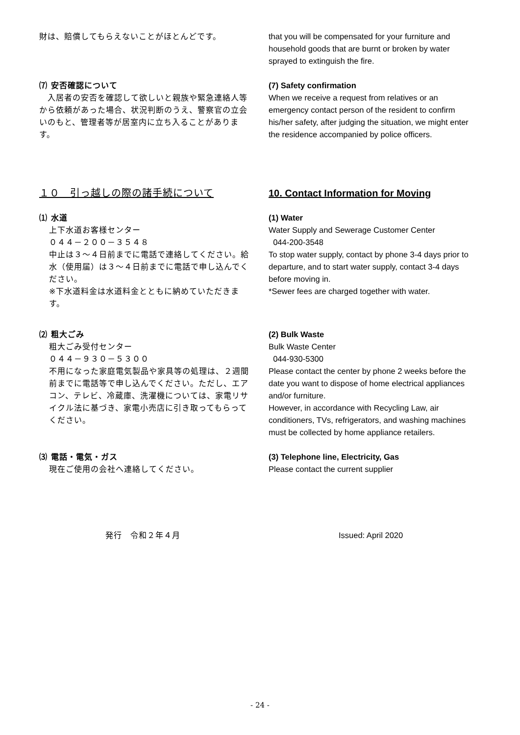財は、賠償してもらえないことがほとんどです。 that you will be compensated for your furniture and household goods that are burnt or broken by water sprayed to extinguish the fire.
⑺ 安否確認について
　入居者の安否を確認して欲しいと親族や緊急連絡人等から依頼があった場合、状況判断のうえ、警察官の立会いのもと、管理者等が居室内に立ち入ることがあります。
(7) Safety confirmation
When we receive a request from relatives or an emergency contact person of the resident to confirm his/her safety, after judging the situation, we might enter the residence accompanied by police officers.
１０　引っ越しの際の諸手続について 10. Contact Information for Moving
⑴ 水道
上下水道お客様センター
０４４－２００－３５４８
中止は３～４日前までに電話で連絡してください。給水（使用届）は３～４日前までに電話で申し込んでください。
※下水道料金は水道料金とともに納めていただきます。
(1) Water
Water Supply and Sewerage Customer Center
044-200-3548
To stop water supply, contact by phone 3-4 days prior to departure, and to start water supply, contact 3-4 days before moving in.
*Sewer fees are charged together with water.
⑵ 粗大ごみ
粗大ごみ受付センター
０４４－９３０－５３００
不用になった家庭電気製品や家具等の処理は、２週間前までに電話等で申し込んでください。ただし、エアコン、テレビ、冷蔵庫、洗濯機については、家電リサイクル法に基づき、家電小売店に引き取ってもらってください。
(2) Bulk Waste
Bulk Waste Center
044-930-5300
Please contact the center by phone 2 weeks before the date you want to dispose of home electrical appliances and/or furniture.
However, in accordance with Recycling Law, air conditioners, TVs, refrigerators, and washing machines must be collected by home appliance retailers.
⑶ 電話・電気・ガス
現在ご使用の会社へ連絡してください。
(3) Telephone line, Electricity, Gas
Please contact the current supplier
発行　令和２年４月 Issued: April 2020
- 24 -